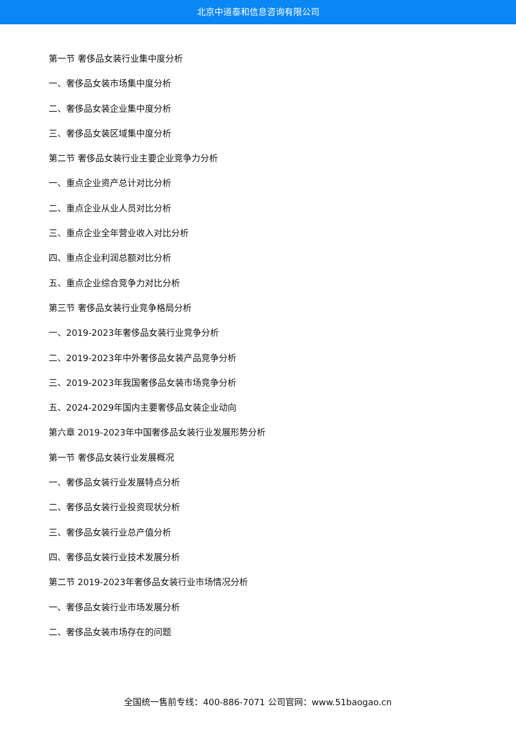北京中道泰和信息咨询有限公司
第一节 奢侈品女装行业集中度分析
一、奢侈品女装市场集中度分析
二、奢侈品女装企业集中度分析
三、奢侈品女装区域集中度分析
第二节 奢侈品女装行业主要企业竞争力分析
一、重点企业资产总计对比分析
二、重点企业从业人员对比分析
三、重点企业全年营业收入对比分析
四、重点企业利润总额对比分析
五、重点企业综合竞争力对比分析
第三节 奢侈品女装行业竞争格局分析
一、2019-2023年奢侈品女装行业竞争分析
二、2019-2023年中外奢侈品女装产品竞争分析
三、2019-2023年我国奢侈品女装市场竞争分析
五、2024-2029年国内主要奢侈品女装企业动向
第六章 2019-2023年中国奢侈品女装行业发展形势分析
第一节 奢侈品女装行业发展概况
一、奢侈品女装行业发展特点分析
二、奢侈品女装行业投资现状分析
三、奢侈品女装行业总产值分析
四、奢侈品女装行业技术发展分析
第二节 2019-2023年奢侈品女装行业市场情况分析
一、奢侈品女装行业市场发展分析
二、奢侈品女装市场存在的问题
全国统一售前专线：400-886-7071 公司官网：www.51baogao.cn